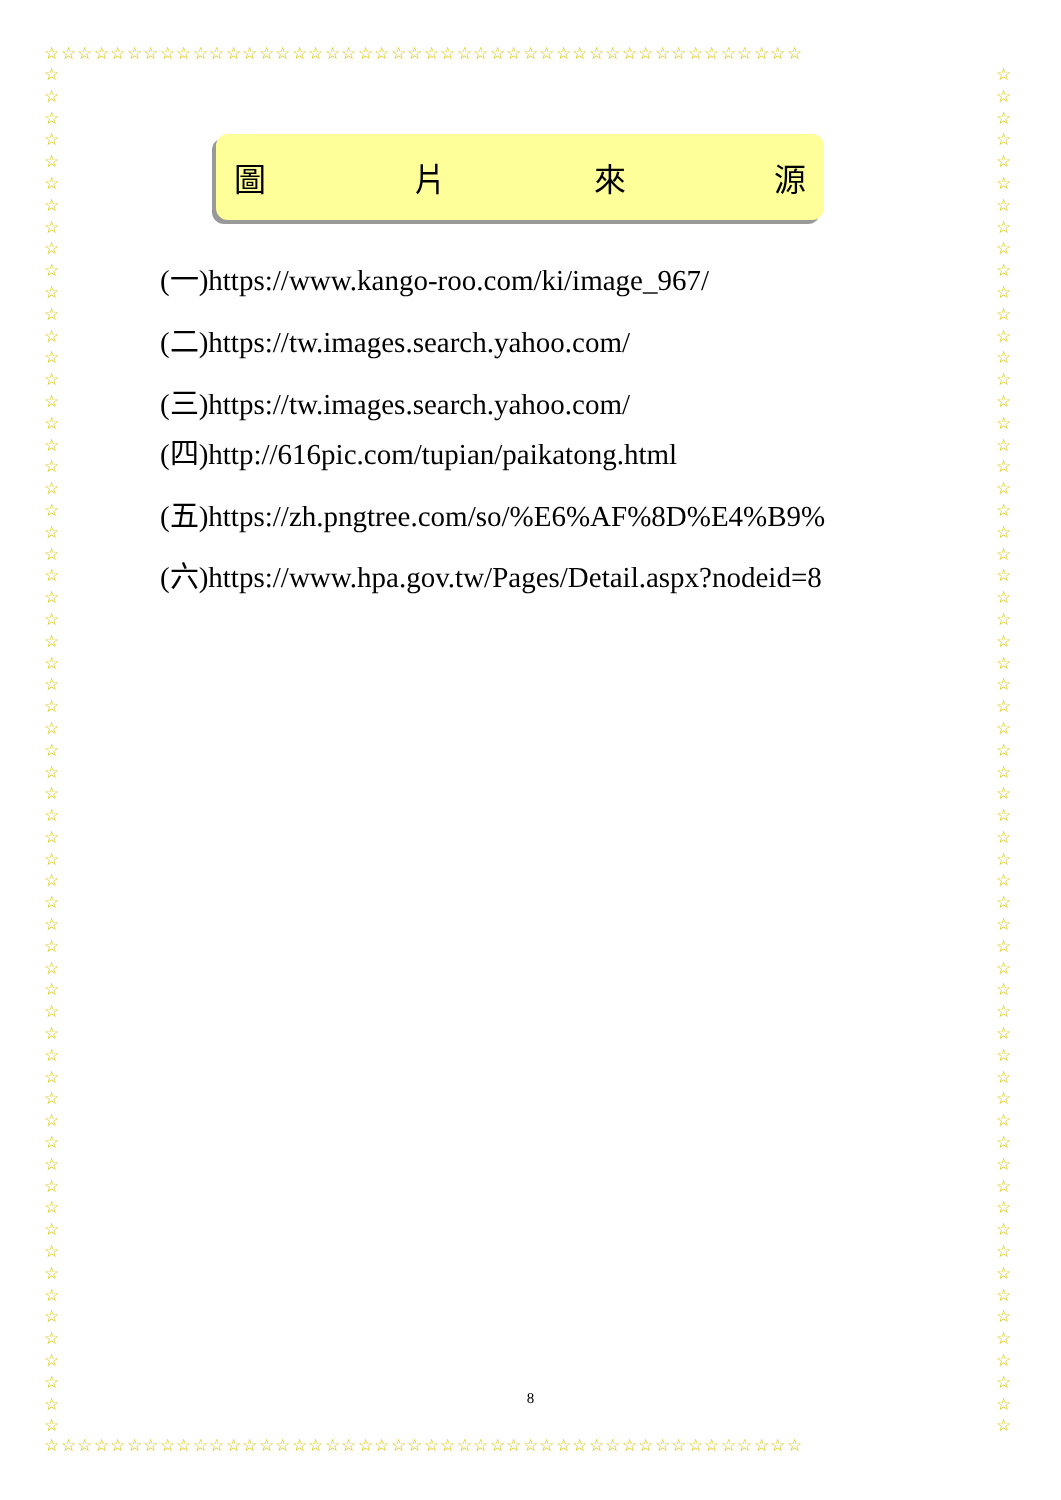☆☆☆☆☆☆☆☆☆☆☆☆☆☆☆☆☆☆☆☆☆☆☆☆☆☆☆☆☆☆☆☆☆☆☆☆☆☆☆☆☆☆☆☆☆☆
☆☆☆☆☆☆☆☆☆☆☆☆☆☆☆☆☆☆☆☆☆☆☆☆☆☆☆☆☆☆☆☆☆☆☆☆☆☆☆☆☆☆☆☆☆☆☆☆☆☆☆☆☆☆☆☆☆☆☆☆☆☆☆
☆☆☆☆☆☆☆☆☆☆☆☆☆☆☆☆☆☆☆☆☆☆☆☆☆☆☆☆☆☆☆☆☆☆☆☆☆☆☆☆☆☆☆☆☆☆☆☆☆☆☆☆☆☆☆☆☆☆☆☆☆☆☆
圖 片 來 源
(一)https://www.kango-roo.com/ki/image_967/
(二)https://tw.images.search.yahoo.com/
(三)https://tw.images.search.yahoo.com/
(四)http://616pic.com/tupian/paikatong.html
(五)https://zh.pngtree.com/so/%E6%AF%8D%E4%B9%
(六)https://www.hpa.gov.tw/Pages/Detail.aspx?nodeid=8
8
☆☆☆☆☆☆☆☆☆☆☆☆☆☆☆☆☆☆☆☆☆☆☆☆☆☆☆☆☆☆☆☆☆☆☆☆☆☆☆☆☆☆☆☆☆☆